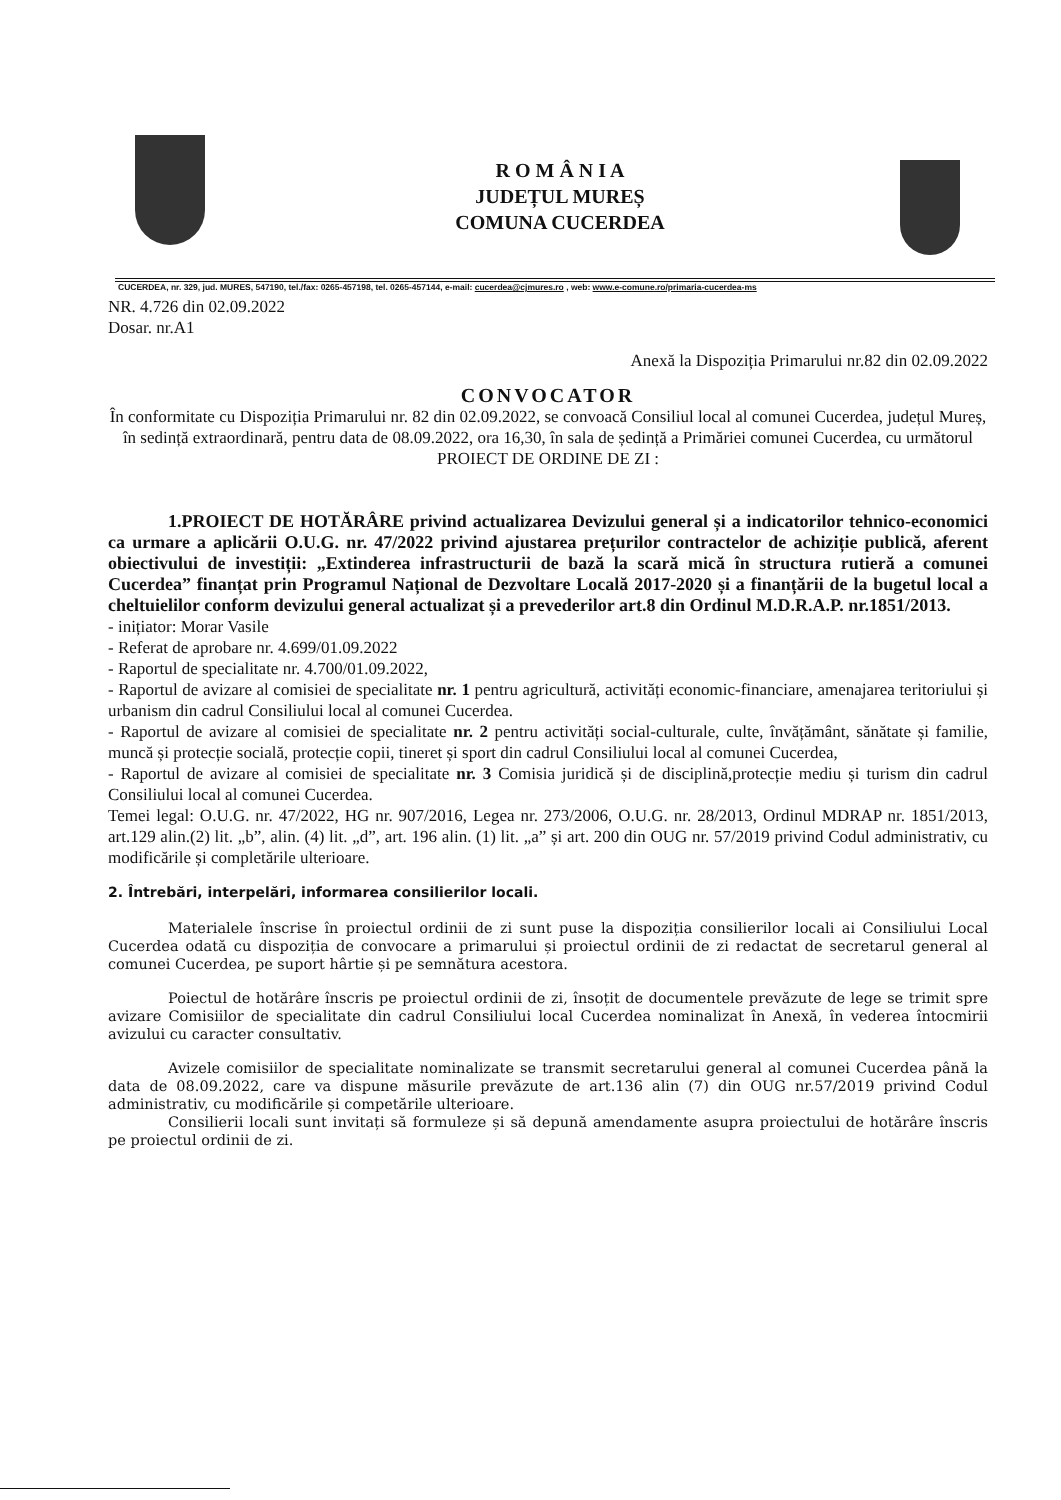R O M Â N I A
JUDEȚUL MUREȘ
COMUNA CUCERDEA
CUCERDEA, nr. 329, jud. MURES, 547190, tel./fax: 0265-457198, tel. 0265-457144, e-mail: cucerdea@cjmures.ro , web: www.e-comune.ro/primaria-cucerdea-ms
NR. 4.726 din 02.09.2022
Dosar. nr.A1
Anexă la Dispoziția Primarului nr.82 din 02.09.2022
CONVOCATOR
În conformitate cu Dispoziția Primarului nr. 82 din 02.09.2022, se convoacă Consiliul local al comunei Cucerdea, județul Mureș,
în sedință extraordinară, pentru data de 08.09.2022, ora 16,30, în sala de ședință a Primăriei comunei Cucerdea, cu următorul PROIECT DE ORDINE DE ZI :
1.PROIECT DE HOTĂRÂRE privind actualizarea Devizului general și a indicatorilor tehnico-economici ca urmare a aplicării O.U.G. nr. 47/2022 privind ajustarea prețurilor contractelor de achiziție publică, aferent obiectivului de investiții: „Extinderea infrastructurii de bază la scară mică în structura rutieră a comunei Cucerdea” finanțat prin Programul Național de Dezvoltare Locală 2017-2020 și a finanțării de la bugetul local a cheltuielilor conform devizului general actualizat și a prevederilor art.8 din Ordinul M.D.R.A.P. nr.1851/2013.
- inițiator: Morar Vasile
- Referat de aprobare nr. 4.699/01.09.2022
- Raportul de specialitate nr. 4.700/01.09.2022,
- Raportul de avizare al comisiei de specialitate nr. 1 pentru agricultură, activități economic-financiare, amenajarea teritoriului și urbanism din cadrul Consiliului local al comunei Cucerdea.
- Raportul de avizare al comisiei de specialitate nr. 2 pentru activități social-culturale, culte, învățământ, sănătate și familie, muncă și protecție socială, protecție copii, tineret și sport din cadrul Consiliului local al comunei Cucerdea,
- Raportul de avizare al comisiei de specialitate nr. 3 Comisia juridică și de disciplină,protecție mediu și turism din cadrul Consiliului local al comunei Cucerdea.
Temei legal: O.U.G. nr. 47/2022, HG nr. 907/2016, Legea nr. 273/2006, O.U.G. nr. 28/2013, Ordinul MDRAP nr. 1851/2013, art.129 alin.(2) lit. „b”, alin. (4) lit. „d”, art. 196 alin. (1) lit. „a” și art. 200 din OUG nr. 57/2019 privind Codul administrativ, cu modificările și completările ulterioare.
2. Întrebări, interpelări, informarea consilierilor locali.
Materialele înscrise în proiectul ordinii de zi sunt puse la dispoziția consilierilor locali ai Consiliului Local Cucerdea odată cu dispoziția de convocare a primarului și proiectul ordinii de zi redactat de secretarul general al comunei Cucerdea, pe suport hârtie și pe semnătura acestora.
Poiectul de hotărâre înscris pe proiectul ordinii de zi, însoțit de documentele prevăzute de lege se trimit spre avizare Comisiilor de specialitate din cadrul Consiliului local Cucerdea nominalizat în Anexă, în vederea întocmirii avizului cu caracter consultativ.
Avizele comisiilor de specialitate nominalizate se transmit secretarului general al comunei Cucerdea până la data de 08.09.2022, care va dispune măsurile prevăzute de art.136 alin (7) din OUG nr.57/2019 privind Codul administrativ, cu modificările și competările ulterioare.
Consilierii locali sunt invitați să formuleze și să depună amendamente asupra proiectului de hotărâre înscris pe proiectul ordinii de zi.